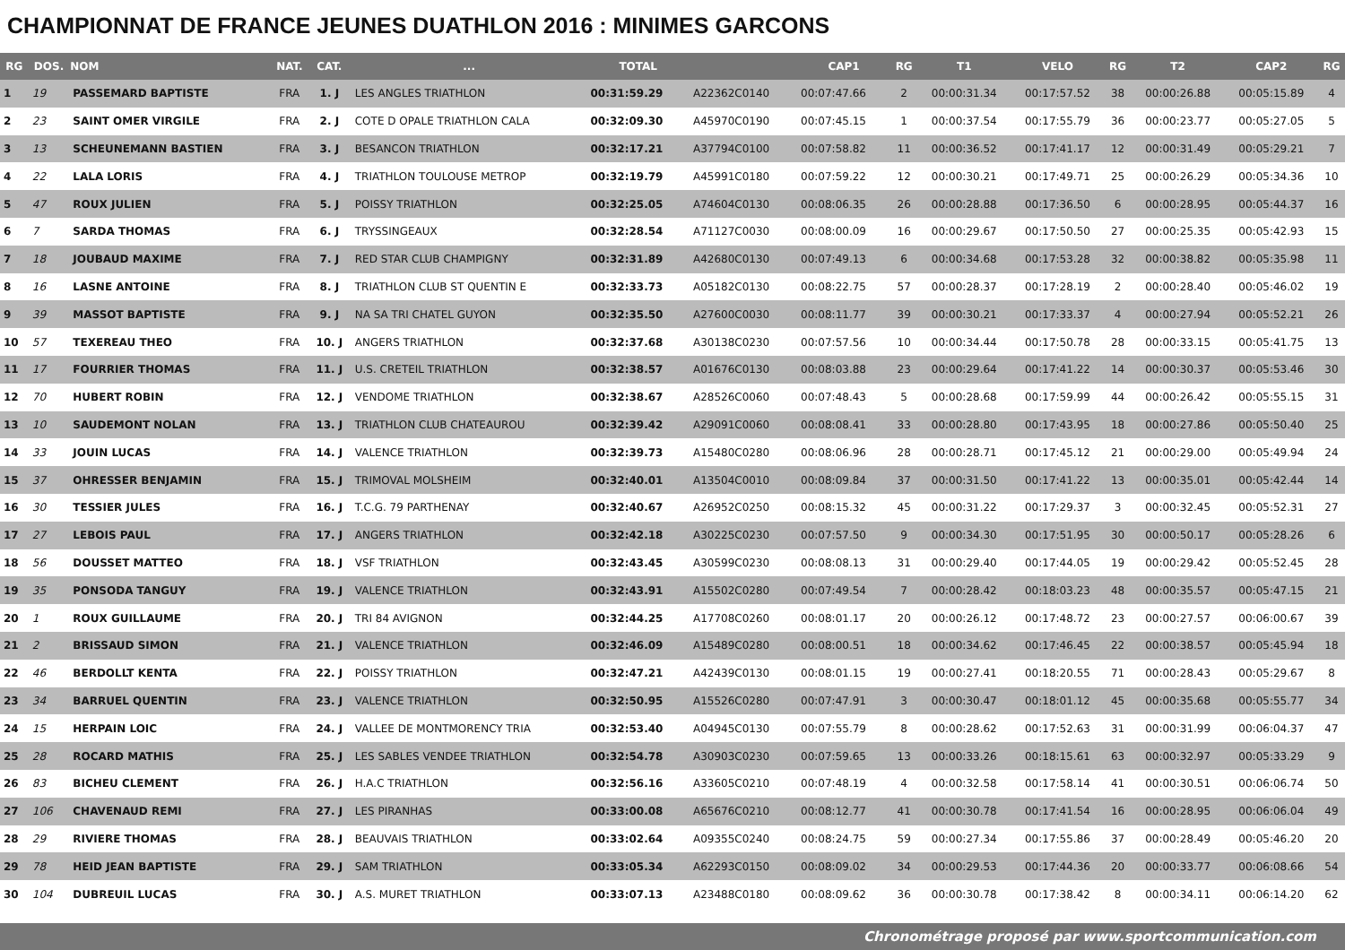CHAMPIONNAT DE FRANCE JEUNES DUATHLON 2016 : MINIMES GARCONS
| RG | DOS. | NOM | NAT. | CAT. | ... | TOTAL | | CAP1 | RG | T1 | VELO | RG | T2 | CAP2 | RG |
| --- | --- | --- | --- | --- | --- | --- | --- | --- | --- | --- | --- | --- | --- | --- | --- |
| 1 | 19 | PASSEMARD BAPTISTE | FRA | 1. J | LES ANGLES TRIATHLON | 00:31:59.29 | A22362C0140 | 00:07:47.66 | 2 | 00:00:31.34 | 00:17:57.52 | 38 | 00:00:26.88 | 00:05:15.89 | 4 |
| 2 | 23 | SAINT OMER VIRGILE | FRA | 2. J | COTE D OPALE TRIATHLON CALA | 00:32:09.30 | A45970C0190 | 00:07:45.15 | 1 | 00:00:37.54 | 00:17:55.79 | 36 | 00:00:23.77 | 00:05:27.05 | 5 |
| 3 | 13 | SCHEUNEMANN BASTIEN | FRA | 3. J | BESANCON TRIATHLON | 00:32:17.21 | A37794C0100 | 00:07:58.82 | 11 | 00:00:36.52 | 00:17:41.17 | 12 | 00:00:31.49 | 00:05:29.21 | 7 |
| 4 | 22 | LALA LORIS | FRA | 4. J | TRIATHLON TOULOUSE METROP | 00:32:19.79 | A45991C0180 | 00:07:59.22 | 12 | 00:00:30.21 | 00:17:49.71 | 25 | 00:00:26.29 | 00:05:34.36 | 10 |
| 5 | 47 | ROUX JULIEN | FRA | 5. J | POISSY TRIATHLON | 00:32:25.05 | A74604C0130 | 00:08:06.35 | 26 | 00:00:28.88 | 00:17:36.50 | 6 | 00:00:28.95 | 00:05:44.37 | 16 |
| 6 | 7 | SARDA THOMAS | FRA | 6. J | TRYSSINGEAUX | 00:32:28.54 | A71127C0030 | 00:08:00.09 | 16 | 00:00:29.67 | 00:17:50.50 | 27 | 00:00:25.35 | 00:05:42.93 | 15 |
| 7 | 18 | JOUBAUD MAXIME | FRA | 7. J | RED STAR CLUB CHAMPIGNY | 00:32:31.89 | A42680C0130 | 00:07:49.13 | 6 | 00:00:34.68 | 00:17:53.28 | 32 | 00:00:38.82 | 00:05:35.98 | 11 |
| 8 | 16 | LASNE ANTOINE | FRA | 8. J | TRIATHLON CLUB ST QUENTIN E | 00:32:33.73 | A05182C0130 | 00:08:22.75 | 57 | 00:00:28.37 | 00:17:28.19 | 2 | 00:00:28.40 | 00:05:46.02 | 19 |
| 9 | 39 | MASSOT BAPTISTE | FRA | 9. J | NA SA TRI CHATEL GUYON | 00:32:35.50 | A27600C0030 | 00:08:11.77 | 39 | 00:00:30.21 | 00:17:33.37 | 4 | 00:00:27.94 | 00:05:52.21 | 26 |
| 10 | 57 | TEXEREAU THEO | FRA | 10. J | ANGERS TRIATHLON | 00:32:37.68 | A30138C0230 | 00:07:57.56 | 10 | 00:00:34.44 | 00:17:50.78 | 28 | 00:00:33.15 | 00:05:41.75 | 13 |
| 11 | 17 | FOURRIER THOMAS | FRA | 11. J | U.S. CRETEIL TRIATHLON | 00:32:38.57 | A01676C0130 | 00:08:03.88 | 23 | 00:00:29.64 | 00:17:41.22 | 14 | 00:00:30.37 | 00:05:53.46 | 30 |
| 12 | 70 | HUBERT ROBIN | FRA | 12. J | VENDOME TRIATHLON | 00:32:38.67 | A28526C0060 | 00:07:48.43 | 5 | 00:00:28.68 | 00:17:59.99 | 44 | 00:00:26.42 | 00:05:55.15 | 31 |
| 13 | 10 | SAUDEMONT NOLAN | FRA | 13. J | TRIATHLON CLUB CHATEAUROU | 00:32:39.42 | A29091C0060 | 00:08:08.41 | 33 | 00:00:28.80 | 00:17:43.95 | 18 | 00:00:27.86 | 00:05:50.40 | 25 |
| 14 | 33 | JOUIN LUCAS | FRA | 14. J | VALENCE TRIATHLON | 00:32:39.73 | A15480C0280 | 00:08:06.96 | 28 | 00:00:28.71 | 00:17:45.12 | 21 | 00:00:29.00 | 00:05:49.94 | 24 |
| 15 | 37 | OHRESSER BENJAMIN | FRA | 15. J | TRIMOVAL MOLSHEIM | 00:32:40.01 | A13504C0010 | 00:08:09.84 | 37 | 00:00:31.50 | 00:17:41.22 | 13 | 00:00:35.01 | 00:05:42.44 | 14 |
| 16 | 30 | TESSIER JULES | FRA | 16. J | T.C.G. 79 PARTHENAY | 00:32:40.67 | A26952C0250 | 00:08:15.32 | 45 | 00:00:31.22 | 00:17:29.37 | 3 | 00:00:32.45 | 00:05:52.31 | 27 |
| 17 | 27 | LEBOIS PAUL | FRA | 17. J | ANGERS TRIATHLON | 00:32:42.18 | A30225C0230 | 00:07:57.50 | 9 | 00:00:34.30 | 00:17:51.95 | 30 | 00:00:50.17 | 00:05:28.26 | 6 |
| 18 | 56 | DOUSSET MATTEO | FRA | 18. J | VSF TRIATHLON | 00:32:43.45 | A30599C0230 | 00:08:08.13 | 31 | 00:00:29.40 | 00:17:44.05 | 19 | 00:00:29.42 | 00:05:52.45 | 28 |
| 19 | 35 | PONSODA TANGUY | FRA | 19. J | VALENCE TRIATHLON | 00:32:43.91 | A15502C0280 | 00:07:49.54 | 7 | 00:00:28.42 | 00:18:03.23 | 48 | 00:00:35.57 | 00:05:47.15 | 21 |
| 20 | 1 | ROUX GUILLAUME | FRA | 20. J | TRI 84 AVIGNON | 00:32:44.25 | A17708C0260 | 00:08:01.17 | 20 | 00:00:26.12 | 00:17:48.72 | 23 | 00:00:27.57 | 00:06:00.67 | 39 |
| 21 | 2 | BRISSAUD SIMON | FRA | 21. J | VALENCE TRIATHLON | 00:32:46.09 | A15489C0280 | 00:08:00.51 | 18 | 00:00:34.62 | 00:17:46.45 | 22 | 00:00:38.57 | 00:05:45.94 | 18 |
| 22 | 46 | BERDOLLT KENTA | FRA | 22. J | POISSY TRIATHLON | 00:32:47.21 | A42439C0130 | 00:08:01.15 | 19 | 00:00:27.41 | 00:18:20.55 | 71 | 00:00:28.43 | 00:05:29.67 | 8 |
| 23 | 34 | BARRUEL QUENTIN | FRA | 23. J | VALENCE TRIATHLON | 00:32:50.95 | A15526C0280 | 00:07:47.91 | 3 | 00:00:30.47 | 00:18:01.12 | 45 | 00:00:35.68 | 00:05:55.77 | 34 |
| 24 | 15 | HERPAIN LOIC | FRA | 24. J | VALLEE DE MONTMORENCY TRIA | 00:32:53.40 | A04945C0130 | 00:07:55.79 | 8 | 00:00:28.62 | 00:17:52.63 | 31 | 00:00:31.99 | 00:06:04.37 | 47 |
| 25 | 28 | ROCARD MATHIS | FRA | 25. J | LES SABLES VENDEE TRIATHLON | 00:32:54.78 | A30903C0230 | 00:07:59.65 | 13 | 00:00:33.26 | 00:18:15.61 | 63 | 00:00:32.97 | 00:05:33.29 | 9 |
| 26 | 83 | BICHEU CLEMENT | FRA | 26. J | H.A.C TRIATHLON | 00:32:56.16 | A33605C0210 | 00:07:48.19 | 4 | 00:00:32.58 | 00:17:58.14 | 41 | 00:00:30.51 | 00:06:06.74 | 50 |
| 27 | 106 | CHAVENAUD REMI | FRA | 27. J | LES PIRANHAS | 00:33:00.08 | A65676C0210 | 00:08:12.77 | 41 | 00:00:30.78 | 00:17:41.54 | 16 | 00:00:28.95 | 00:06:06.04 | 49 |
| 28 | 29 | RIVIERE THOMAS | FRA | 28. J | BEAUVAIS TRIATHLON | 00:33:02.64 | A09355C0240 | 00:08:24.75 | 59 | 00:00:27.34 | 00:17:55.86 | 37 | 00:00:28.49 | 00:05:46.20 | 20 |
| 29 | 78 | HEID JEAN BAPTISTE | FRA | 29. J | SAM TRIATHLON | 00:33:05.34 | A62293C0150 | 00:08:09.02 | 34 | 00:00:29.53 | 00:17:44.36 | 20 | 00:00:33.77 | 00:06:08.66 | 54 |
| 30 | 104 | DUBREUIL LUCAS | FRA | 30. J | A.S. MURET TRIATHLON | 00:33:07.13 | A23488C0180 | 00:08:09.62 | 36 | 00:00:30.78 | 00:17:38.42 | 8 | 00:00:34.11 | 00:06:14.20 | 62 |
Chronométrage proposé par www.sportcommunication.com